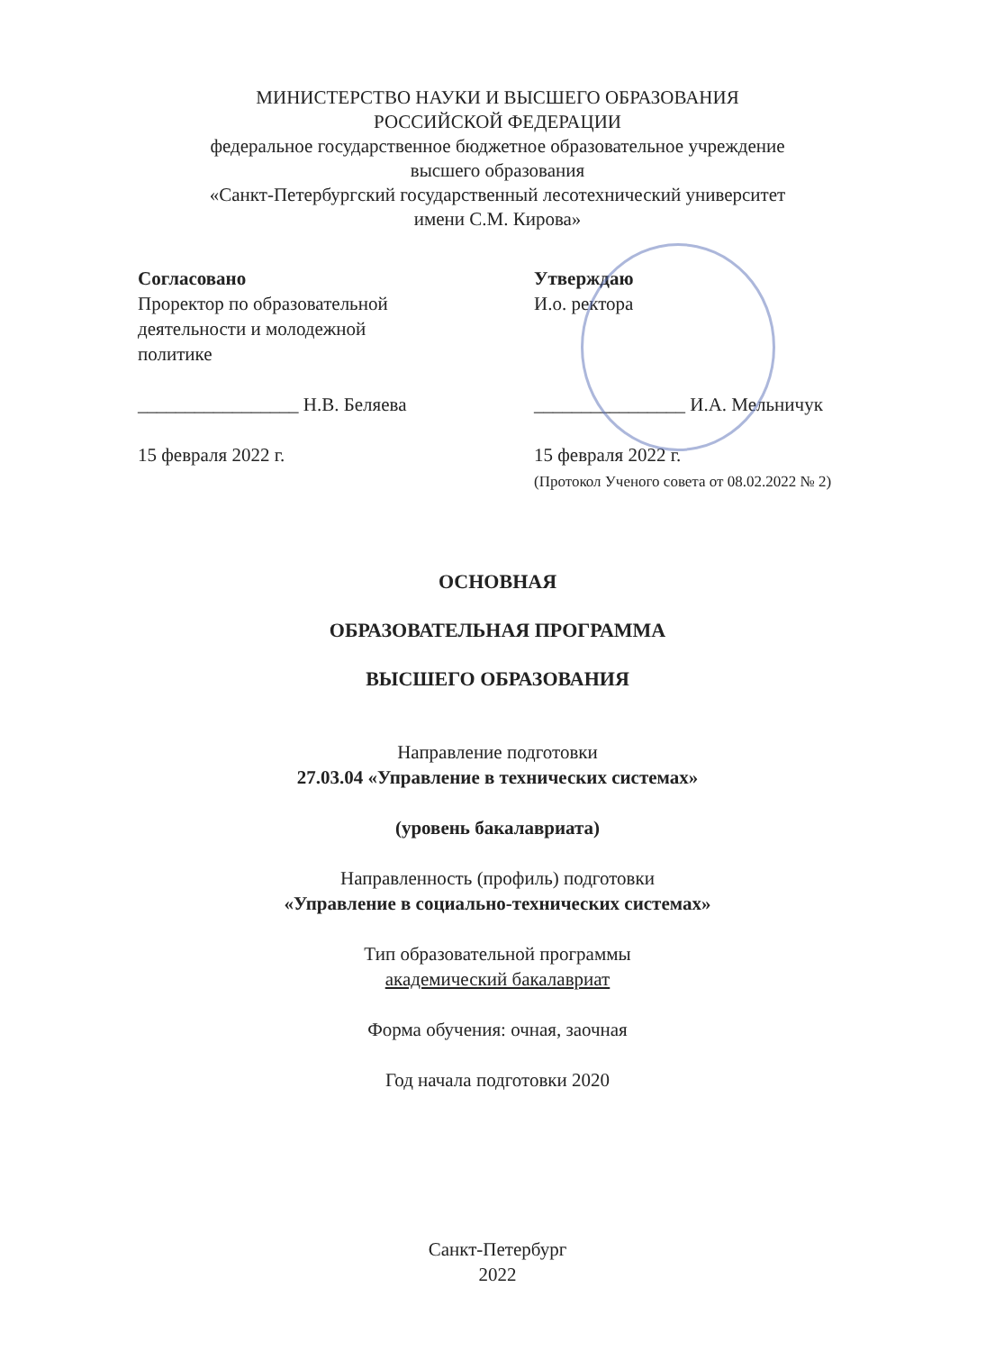МИНИСТЕРСТВО НАУКИ И ВЫСШЕГО ОБРАЗОВАНИЯ
РОССИЙСКОЙ ФЕДЕРАЦИИ
федеральное государственное бюджетное образовательное учреждение
высшего образования
«Санкт-Петербургский государственный лесотехнический университет
имени С.М. Кирова»
Согласовано
Проректор по образовательной
деятельности и молодежной
политике
_________________ Н.В. Беляева
15 февраля 2022 г.
Утверждаю
И.о. ректора
________________ И.А. Мельничук
15 февраля 2022 г.
(Протокол Ученого совета от 08.02.2022 № 2)
ОСНОВНАЯ
ОБРАЗОВАТЕЛЬНАЯ ПРОГРАММА
ВЫСШЕГО ОБРАЗОВАНИЯ
Направление подготовки
27.03.04 «Управление в технических системах»
(уровень бакалавриата)
Направленность (профиль) подготовки
«Управление в социально-технических системах»
Тип образовательной программы
академический бакалавриат
Форма обучения: очная, заочная
Год начала подготовки 2020
Санкт-Петербург
2022